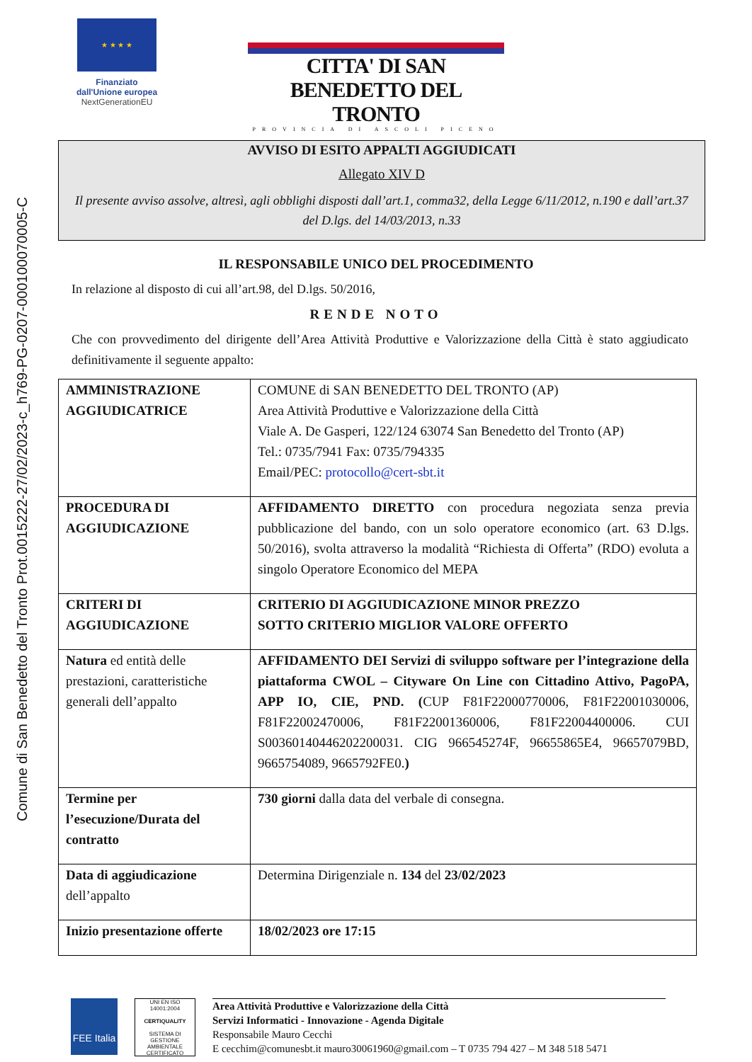Comune di San Benedetto del Tronto Prot.0015222-27/02/2023-c_h769-PG-0207-000100070005-C
★ ★ ★ ★
Finanziato
dall'Unione europea
NextGenerationEU
CITTA' DI SAN BENEDETTO DEL TRONTO
PROVINCIA DI ASCOLI PICENO
AVVISO DI ESITO APPALTI AGGIUDICATI
Allegato XIV D
Il presente avviso assolve, altresì, agli obblighi disposti dall’art.1, comma32, della Legge 6/11/2012, n.190 e dall’art.37 del D.lgs. del 14/03/2013, n.33
IL RESPONSABILE UNICO DEL PROCEDIMENTO
In relazione al disposto di cui all’art.98, del D.lgs. 50/2016,
RENDE NOTO
Che con provvedimento del dirigente dell’Area Attività Produttive e Valorizzazione della Città è stato aggiudicato definitivamente il seguente appalto:
| AMMINISTRAZIONE AGGIUDICATRICE | COMUNE di SAN BENEDETTO DEL TRONTO (AP) Area Attività Produttive e Valorizzazione della Città Viale A. De Gasperi, 122/124 63074 San Benedetto del Tronto (AP) Tel.: 0735/7941 Fax: 0735/794335 Email/PEC: protocollo@cert-sbt.it |
| PROCEDURA DI AGGIUDICAZIONE | AFFIDAMENTO DIRETTO con procedura negoziata senza previa pubblicazione del bando, con un solo operatore economico (art. 63 D.lgs. 50/2016), svolta attraverso la modalità “Richiesta di Offerta” (RDO) evoluta a singolo Operatore Economico del MEPA |
| CRITERI DI AGGIUDICAZIONE | CRITERIO DI AGGIUDICAZIONE MINOR PREZZO SOTTO CRITERIO MIGLIOR VALORE OFFERTO |
| Natura ed entità delle prestazioni, caratteristiche generali dell’appalto | AFFIDAMENTO DEI Servizi di sviluppo software per l’integrazione della piattaforma CWOL – Cityware On Line con Cittadino Attivo, PagoPA, APP IO, CIE, PND. ( CUP F81F22000770006, F81F22001030006, F81F22002470006, F81F22001360006, F81F22004400006. CUI S00360140446202200031. CIG 966545274F, 96655865E4, 96657079BD, 9665754089, 9665792FE0. ) |
| Termine per l’esecuzione/Durata del contratto | 730 giorni dalla data del verbale di consegna. |
| Data di aggiudicazione dell’appalto | Determina Dirigenziale n. 134 del 23/02/2023 |
| Inizio presentazione offerte | 18/02/2023 ore 17:15 |
FEE Italia
UNI EN ISO 14001:2004
CERTIQUALITY
SISTEMA DI GESTIONE AMBIENTALE CERTIFICATO
Area Attività Produttive e Valorizzazione della Città
Servizi Informatici - Innovazione - Agenda Digitale
Responsabile Mauro Cecchi
E cecchim@comunesbt.it mauro30061960@gmail.com – T 0735 794 427 – M 348 518 5471